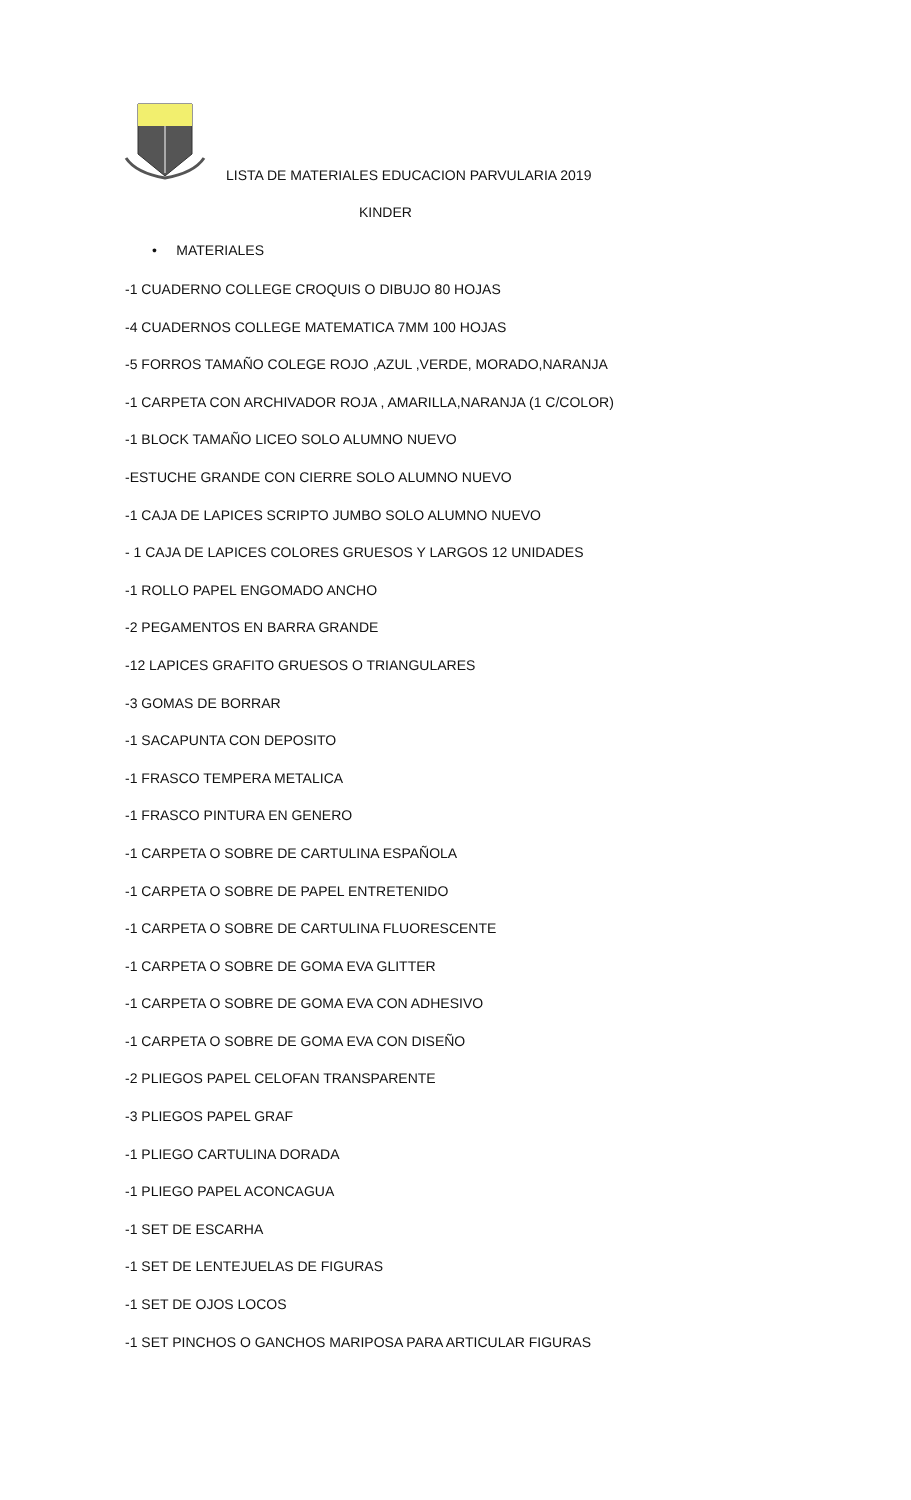LISTA DE MATERIALES EDUCACION PARVULARIA 2019
KINDER
• MATERIALES
-1 CUADERNO COLLEGE CROQUIS O DIBUJO 80 HOJAS
-4 CUADERNOS COLLEGE MATEMATICA 7MM 100 HOJAS
-5 FORROS TAMAÑO COLEGE ROJO ,AZUL ,VERDE, MORADO,NARANJA
-1 CARPETA CON ARCHIVADOR ROJA , AMARILLA,NARANJA (1 C/COLOR)
-1 BLOCK TAMAÑO LICEO SOLO ALUMNO NUEVO
-ESTUCHE GRANDE CON CIERRE SOLO ALUMNO NUEVO
-1 CAJA DE LAPICES SCRIPTO JUMBO SOLO ALUMNO NUEVO
- 1 CAJA DE LAPICES COLORES GRUESOS Y LARGOS 12 UNIDADES
-1 ROLLO PAPEL ENGOMADO ANCHO
-2 PEGAMENTOS EN BARRA GRANDE
-12 LAPICES GRAFITO GRUESOS O TRIANGULARES
-3 GOMAS DE BORRAR
-1 SACAPUNTA CON DEPOSITO
-1 FRASCO TEMPERA METALICA
-1 FRASCO PINTURA EN GENERO
-1 CARPETA O SOBRE DE CARTULINA ESPAÑOLA
-1 CARPETA O SOBRE DE PAPEL ENTRETENIDO
-1 CARPETA O SOBRE DE CARTULINA FLUORESCENTE
-1 CARPETA O SOBRE DE GOMA EVA GLITTER
-1 CARPETA O SOBRE DE GOMA EVA CON ADHESIVO
-1 CARPETA O SOBRE DE GOMA EVA CON DISEÑO
-2 PLIEGOS PAPEL CELOFAN TRANSPARENTE
-3 PLIEGOS PAPEL GRAF
-1 PLIEGO CARTULINA DORADA
-1 PLIEGO PAPEL ACONCAGUA
-1 SET DE ESCARHA
-1 SET DE LENTEJUELAS DE FIGURAS
-1 SET DE OJOS LOCOS
-1 SET PINCHOS O GANCHOS MARIPOSA PARA ARTICULAR FIGURAS